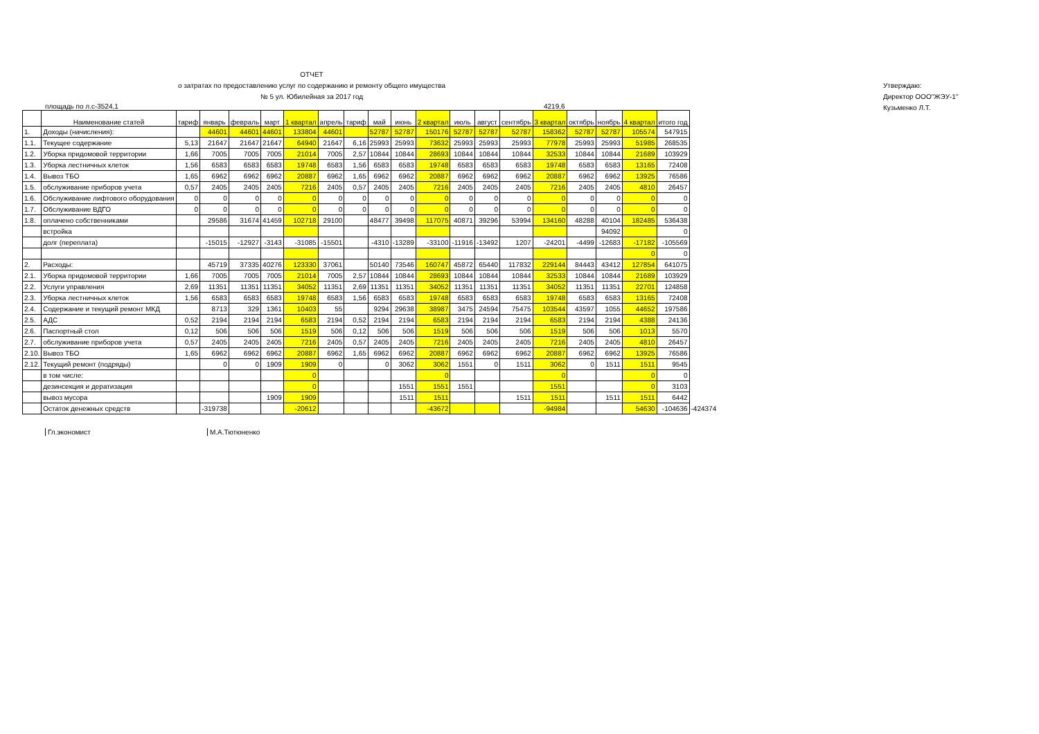ОТЧЕТ
о затратах по предоставлению услуг по содержанию и ремонту общего имущества
№ 5 ул. Юбилейная за 2017 год
Утверждаю:
Директор ООО"ЖЭУ-1"
Кузьменко Л.Т.
площадь по л.с-3524,1 4219,6
| | Наименование статей | тариф | январь | февраль | март | 1 квартал | апрель | тариф | май | июнь | 2 квартал | июль | август | сентябрь | 3 квартал | октябрь | ноябрь | 4 квартал | итого год | |
| --- | --- | --- | --- | --- | --- | --- | --- | --- | --- | --- | --- | --- | --- | --- | --- | --- | --- | --- | --- | --- |
| 1. | Доходы (начисления): | | 44601 | 44601 | 44601 | 133804 | 44601 | | 52787 | 52787 | 150176 | 52787 | 52787 | 52787 | 158362 | 52787 | 52787 | 105574 | 547915 | |
| 1.1. | Текущее содержание | 5,13 | 21647 | 21647 | 21647 | 64940 | 21647 | 6,16 | 25993 | 25993 | 73632 | 25993 | 25993 | 25993 | 77978 | 25993 | 25993 | 51985 | 268535 | |
| 1.2. | Уборка придомовой территории | 1,66 | 7005 | 7005 | 7005 | 21014 | 7005 | 2,57 | 10844 | 10844 | 28693 | 10844 | 10844 | 10844 | 32533 | 10844 | 10844 | 21689 | 103929 | |
| 1.3. | Уборка лестничных клеток | 1,56 | 6583 | 6583 | 6583 | 19748 | 6583 | 1,56 | 6583 | 6583 | 19748 | 6583 | 6583 | 6583 | 19748 | 6583 | 6583 | 13165 | 72408 | |
| 1.4. | Вывоз ТБО | 1,65 | 6962 | 6962 | 6962 | 20887 | 6962 | 1,65 | 6962 | 6962 | 20887 | 6962 | 6962 | 6962 | 20887 | 6962 | 6962 | 13925 | 76586 | |
| 1.5. | обслуживание приборов учета | 0,57 | 2405 | 2405 | 2405 | 7216 | 2405 | 0,57 | 2405 | 2405 | 7216 | 2405 | 2405 | 2405 | 7216 | 2405 | 2405 | 4810 | 26457 | |
| 1.6. | Обслуживание лифтового оборудования | 0 | 0 | 0 | 0 | 0 | 0 | 0 | 0 | 0 | 0 | 0 | 0 | 0 | 0 | 0 | 0 | 0 | 0 | |
| 1.7. | Обслуживание ВДГО | 0 | 0 | 0 | 0 | 0 | 0 | 0 | 0 | 0 | 0 | 0 | 0 | 0 | 0 | 0 | 0 | 0 | 0 | |
| 1.8. | оплачено собственниками | | 29586 | 31674 | 41459 | 102718 | 29100 | | 48477 | 39498 | 117075 | 40871 | 39296 | 53994 | 134160 | 48288 | 40104 | 182485 | 536438 | |
| | встройка | | | | | | | | | | | | | | | | 94092 | | 0 | |
| | долг (переплата) | | -15015 | -12927 | -3143 | -31085 | -15501 | | -4310 | -13289 | -33100 | -11916 | -13492 | 1207 | -24201 | -4499 | -12683 | -17182 | -105569 | |
| | | | | | | | | | | | | | | | | | | 0 | 0 | |
| 2. | Расходы: | | 45719 | 37335 | 40276 | 123330 | 37061 | | 50140 | 73546 | 160747 | 45872 | 65440 | 117832 | 229144 | 84443 | 43412 | 127854 | 641075 | |
| 2.1. | Уборка придомовой территории | 1,66 | 7005 | 7005 | 7005 | 21014 | 7005 | 2,57 | 10844 | 10844 | 28693 | 10844 | 10844 | 10844 | 32533 | 10844 | 10844 | 21689 | 103929 | |
| 2.2. | Услуги управления | 2,69 | 11351 | 11351 | 11351 | 34052 | 11351 | 2,69 | 11351 | 11351 | 34052 | 11351 | 11351 | 11351 | 34052 | 11351 | 11351 | 22701 | 124858 | |
| 2.3. | Уборка лестничных клеток | 1,56 | 6583 | 6583 | 6583 | 19748 | 6583 | 1,56 | 6583 | 6583 | 19748 | 6583 | 6583 | 6583 | 19748 | 6583 | 6583 | 13165 | 72408 | |
| 2.4. | Содержание и текущий ремонт МКД | | 8713 | 329 | 1361 | 10403 | 55 | | 9294 | 29638 | 38987 | 3475 | 24594 | 75475 | 103544 | 43597 | 1055 | 44652 | 197586 | |
| 2.5. | АДС | 0,52 | 2194 | 2194 | 2194 | 6583 | 2194 | 0,52 | 2194 | 2194 | 6583 | 2194 | 2194 | 2194 | 6583 | 2194 | 2194 | 4388 | 24136 | |
| 2.6. | Паспортный стол | 0,12 | 506 | 506 | 506 | 1519 | 506 | 0,12 | 506 | 506 | 1519 | 506 | 506 | 506 | 1519 | 506 | 506 | 1013 | 5570 | |
| 2.7. | обслуживание приборов учета | 0,57 | 2405 | 2405 | 2405 | 7216 | 2405 | 0,57 | 2405 | 2405 | 7216 | 2405 | 2405 | 2405 | 7216 | 2405 | 2405 | 4810 | 26457 | |
| 2.10. | Вывоз ТБО | 1,65 | 6962 | 6962 | 6962 | 20887 | 6962 | 1,65 | 6962 | 6962 | 20887 | 6962 | 6962 | 6962 | 20887 | 6962 | 6962 | 13925 | 76586 | |
| 2.12. | Текущий ремонт (подряды) | | 0 | 0 | 1909 | 1909 | 0 | | 0 | 3062 | 3062 | 1551 | 0 | 1511 | 3062 | 0 | 1511 | 1511 | 9545 | |
| | в том числе: | | | | | 0 | | | | | 0 | | | | 0 | | | 0 | 0 | |
| | дезинсекция и дератизация | | | | | 0 | | | | 1551 | 1551 | 1551 | | | 1551 | | | 0 | 3103 | |
| | вывоз мусора | | | | 1909 | 1909 | | | | 1511 | 1511 | | | 1511 | 1511 | | 1511 | 1511 | 6442 | |
| | Остаток денежных средств | | -319738 | | | -20612 | | | | | -43672 | | | | -94984 | | | 54630 | -104636 | -424374 |
Гл.экономист М.А.Тютюненко